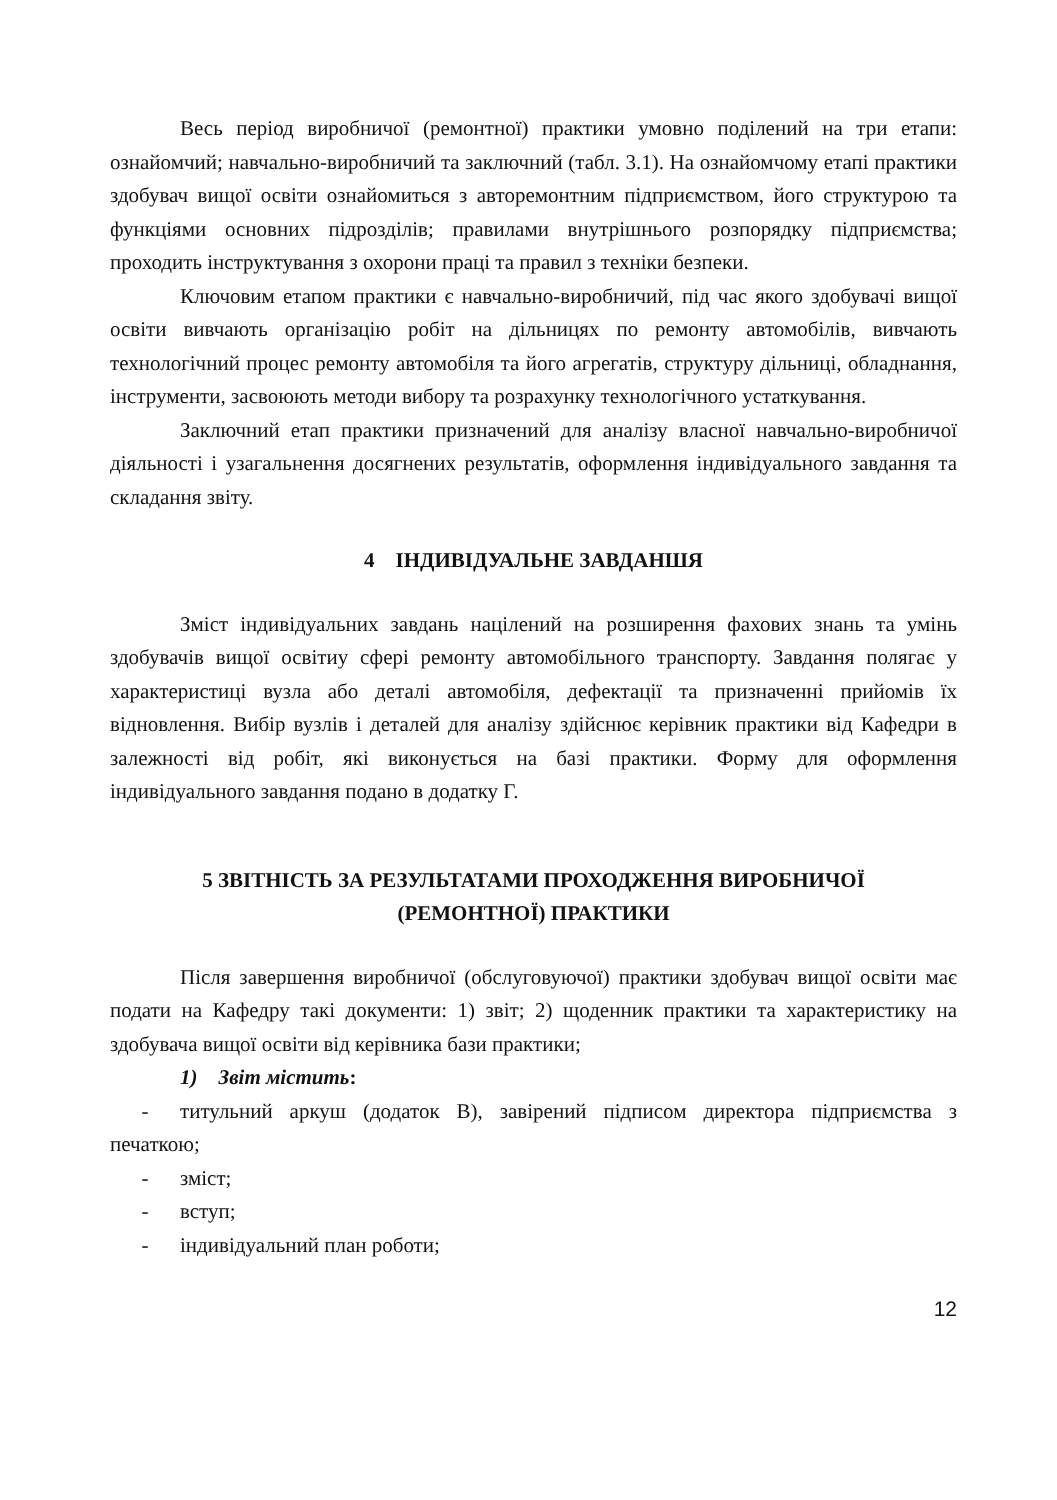Весь період виробничої (ремонтної) практики умовно поділений на три етапи: ознайомчий; навчально-виробничий та заключний (табл. 3.1). На ознайомчому етапі практики здобувач вищої освіти ознайомиться з авторемонтним підприємством, його структурою та функціями основних підрозділів; правилами внутрішнього розпорядку підприємства; проходить інструктування з охорони праці та правил з техніки безпеки.
Ключовим етапом практики є навчально-виробничий, під час якого здобувачі вищої освіти вивчають організацію робіт на дільницях по ремонту автомобілів, вивчають технологічний процес ремонту автомобіля та його агрегатів, структуру дільниці, обладнання, інструменти, засвоюють методи вибору та розрахунку технологічного устаткування.
Заключний етап практики призначений для аналізу власної навчально-виробничої діяльності і узагальнення досягнених результатів, оформлення індивідуального завдання та складання звіту.
4 ІНДИВІДУАЛЬНЕ ЗАВДАНШЯ
Зміст індивідуальних завдань націлений на розширення фахових знань та умінь здобувачів вищої освітиу сфері ремонту автомобільного транспорту. Завдання полягає у характеристиці вузла або деталі автомобіля, дефектації та призначенні прийомів їх відновлення. Вибір вузлів і деталей для аналізу здійснює керівник практики від Кафедри в залежності від робіт, які виконується на базі практики. Форму для оформлення індивідуального завдання подано в додатку Г.
5 ЗВІТНІСТЬ ЗА РЕЗУЛЬТАТАМИ ПРОХОДЖЕННЯ ВИРОБНИЧОЇ
(РЕМОНТНОЇ) ПРАКТИКИ
Після завершення виробничої (обслуговуючої) практики здобувач вищої освіти має подати на Кафедру такі документи: 1) звіт; 2) щоденник практики та характеристику на здобувача вищої освіти від керівника бази практики;
1) Звіт містить:
- титульний аркуш (додаток В), завірений підписом директора підприємства з печаткою;
- зміст;
- вступ;
- індивідуальний план роботи;
12